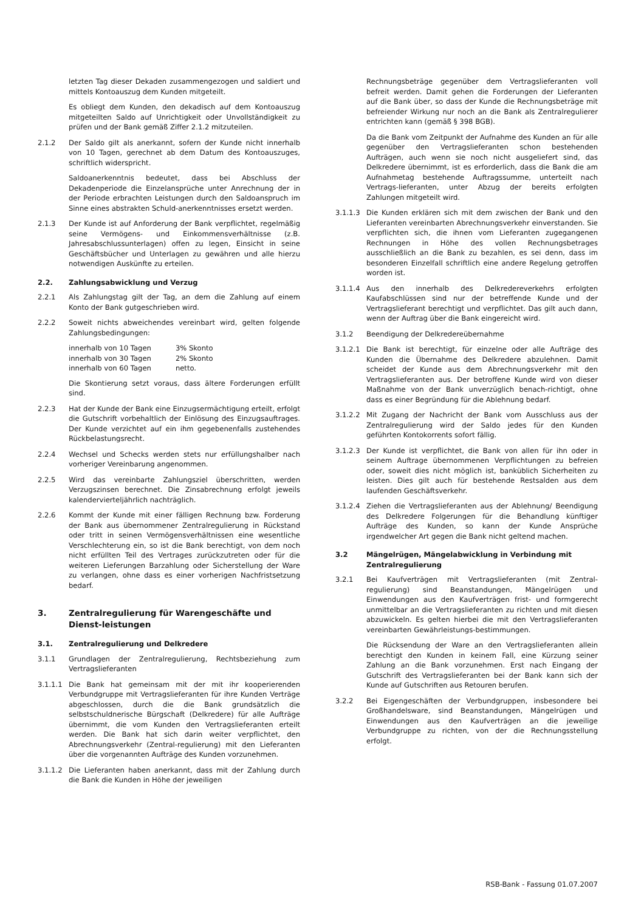letzten Tag dieser Dekaden zusammengezogen und saldiert und mittels Kontoauszug dem Kunden mitgeteilt.
Es obliegt dem Kunden, den dekadisch auf dem Kontoauszug mitgeteilten Saldo auf Unrichtigkeit oder Unvollständigkeit zu prüfen und der Bank gemäß Ziffer 2.1.2 mitzuteilen.
2.1.2 Der Saldo gilt als anerkannt, sofern der Kunde nicht innerhalb von 10 Tagen, gerechnet ab dem Datum des Kontoauszuges, schriftlich widerspricht.
Saldoanerkenntnis bedeutet, dass bei Abschluss der Dekadenperiode die Einzelansprüche unter Anrechnung der in der Periode erbrachten Leistungen durch den Saldoanspruch im Sinne eines abstrakten Schuld-anerkenntnisses ersetzt werden.
2.1.3 Der Kunde ist auf Anforderung der Bank verpflichtet, regelmäßig seine Vermögens- und Einkommensverhältnisse (z.B. Jahresabschlussunterlagen) offen zu legen, Einsicht in seine Geschäftsbücher und Unterlagen zu gewähren und alle hierzu notwendigen Auskünfte zu erteilen.
2.2. Zahlungsabwicklung und Verzug
2.2.1 Als Zahlungstag gilt der Tag, an dem die Zahlung auf einem Konto der Bank gutgeschrieben wird.
2.2.2 Soweit nichts abweichendes vereinbart wird, gelten folgende Zahlungsbedingungen:
| innerhalb von 10 Tagen | 3% Skonto |
| innerhalb von 30 Tagen | 2% Skonto |
| innerhalb von 60 Tagen | netto. |
Die Skontierung setzt voraus, dass ältere Forderungen erfüllt sind.
2.2.3 Hat der Kunde der Bank eine Einzugsermächtigung erteilt, erfolgt die Gutschrift vorbehaltlich der Einlösung des Einzugsauftrages. Der Kunde verzichtet auf ein ihm gegebenenfalls zustehendes Rückbelastungsrecht.
2.2.4 Wechsel und Schecks werden stets nur erfüllungshalber nach vorheriger Vereinbarung angenommen.
2.2.5 Wird das vereinbarte Zahlungsziel überschritten, werden Verzugszinsen berechnet. Die Zinsabrechnung erfolgt jeweils kalendervierteljährlich nachträglich.
2.2.6 Kommt der Kunde mit einer fälligen Rechnung bzw. Forderung der Bank aus übernommener Zentralregulierung in Rückstand oder tritt in seinen Vermögensverhältnissen eine wesentliche Verschlechterung ein, so ist die Bank berechtigt, von dem noch nicht erfüllten Teil des Vertrages zurückzutreten oder für die weiteren Lieferungen Barzahlung oder Sicherstellung der Ware zu verlangen, ohne dass es einer vorherigen Nachfristsetzung bedarf.
3. Zentralregulierung für Warengeschäfte und Dienst-leistungen
3.1. Zentralregulierung und Delkredere
3.1.1 Grundlagen der Zentralregulierung, Rechtsbeziehung zum Vertragslieferanten
3.1.1.1 Die Bank hat gemeinsam mit der mit ihr kooperierenden Verbundgruppe mit Vertragslieferanten für ihre Kunden Verträge abgeschlossen, durch die die Bank grundsätzlich die selbstschuldnerische Bürgschaft (Delkredere) für alle Aufträge übernimmt, die vom Kunden den Vertragslieferanten erteilt werden. Die Bank hat sich darin weiter verpflichtet, den Abrechnungsverkehr (Zentral-regulierung) mit den Lieferanten über die vorgenannten Aufträge des Kunden vorzunehmen.
3.1.1.2 Die Lieferanten haben anerkannt, dass mit der Zahlung durch die Bank die Kunden in Höhe der jeweiligen
Rechnungsbeträge gegenüber dem Vertragslieferanten voll befreit werden. Damit gehen die Forderungen der Lieferanten auf die Bank über, so dass der Kunde die Rechnungsbeträge mit befreiender Wirkung nur noch an die Bank als Zentralregulierer entrichten kann (gemäß § 398 BGB).
Da die Bank vom Zeitpunkt der Aufnahme des Kunden an für alle gegenüber den Vertragslieferanten schon bestehenden Aufträgen, auch wenn sie noch nicht ausgeliefert sind, das Delkredere übernimmt, ist es erforderlich, dass die Bank die am Aufnahmetag bestehende Auftragssumme, unterteilt nach Vertrags-lieferanten, unter Abzug der bereits erfolgten Zahlungen mitgeteilt wird.
3.1.1.3 Die Kunden erklären sich mit dem zwischen der Bank und den Lieferanten vereinbarten Abrechnungsverkehr einverstanden. Sie verpflichten sich, die ihnen vom Lieferanten zugegangenen Rechnungen in Höhe des vollen Rechnungsbetrages ausschließlich an die Bank zu bezahlen, es sei denn, dass im besonderen Einzelfall schriftlich eine andere Regelung getroffen worden ist.
3.1.1.4 Aus den innerhalb des Delkredereverkehrs erfolgten Kaufabschlüssen sind nur der betreffende Kunde und der Vertragslieferant berechtigt und verpflichtet. Das gilt auch dann, wenn der Auftrag über die Bank eingereicht wird.
3.1.2 Beendigung der Delkredereübernahme
3.1.2.1 Die Bank ist berechtigt, für einzelne oder alle Aufträge des Kunden die Übernahme des Delkredere abzulehnen. Damit scheidet der Kunde aus dem Abrechnungsverkehr mit den Vertragslieferanten aus. Der betroffene Kunde wird von dieser Maßnahme von der Bank unverzüglich benach-richtigt, ohne dass es einer Begründung für die Ablehnung bedarf.
3.1.2.2 Mit Zugang der Nachricht der Bank vom Ausschluss aus der Zentralregulierung wird der Saldo jedes für den Kunden geführten Kontokorrents sofort fällig.
3.1.2.3 Der Kunde ist verpflichtet, die Bank von allen für ihn oder in seinem Auftrage übernommenen Verpflichtungen zu befreien oder, soweit dies nicht möglich ist, banküblich Sicherheiten zu leisten. Dies gilt auch für bestehende Restsalden aus dem laufenden Geschäftsverkehr.
3.1.2.4 Ziehen die Vertragslieferanten aus der Ablehnung/ Beendigung des Delkredere Folgerungen für die Behandlung künftiger Aufträge des Kunden, so kann der Kunde Ansprüche irgendwelcher Art gegen die Bank nicht geltend machen.
3.2 Mängelrügen, Mängelabwicklung in Verbindung mit Zentralregulierung
3.2.1 Bei Kaufverträgen mit Vertragslieferanten (mit Zentral-regulierung) sind Beanstandungen, Mängelrügen und Einwendungen aus den Kaufverträgen frist- und formgerecht unmittelbar an die Vertragslieferanten zu richten und mit diesen abzuwickeln. Es gelten hierbei die mit den Vertragslieferanten vereinbarten Gewährleistungs-bestimmungen.
Die Rücksendung der Ware an den Vertragslieferanten allein berechtigt den Kunden in keinem Fall, eine Kürzung seiner Zahlung an die Bank vorzunehmen. Erst nach Eingang der Gutschrift des Vertragslieferanten bei der Bank kann sich der Kunde auf Gutschriften aus Retouren berufen.
3.2.2 Bei Eigengeschäften der Verbundgruppen, insbesondere bei Großhandelsware, sind Beanstandungen, Mängelrügen und Einwendungen aus den Kaufverträgen an die jeweilige Verbundgruppe zu richten, von der die Rechnungsstellung erfolgt.
RSB-Bank - Fassung 01.07.2007